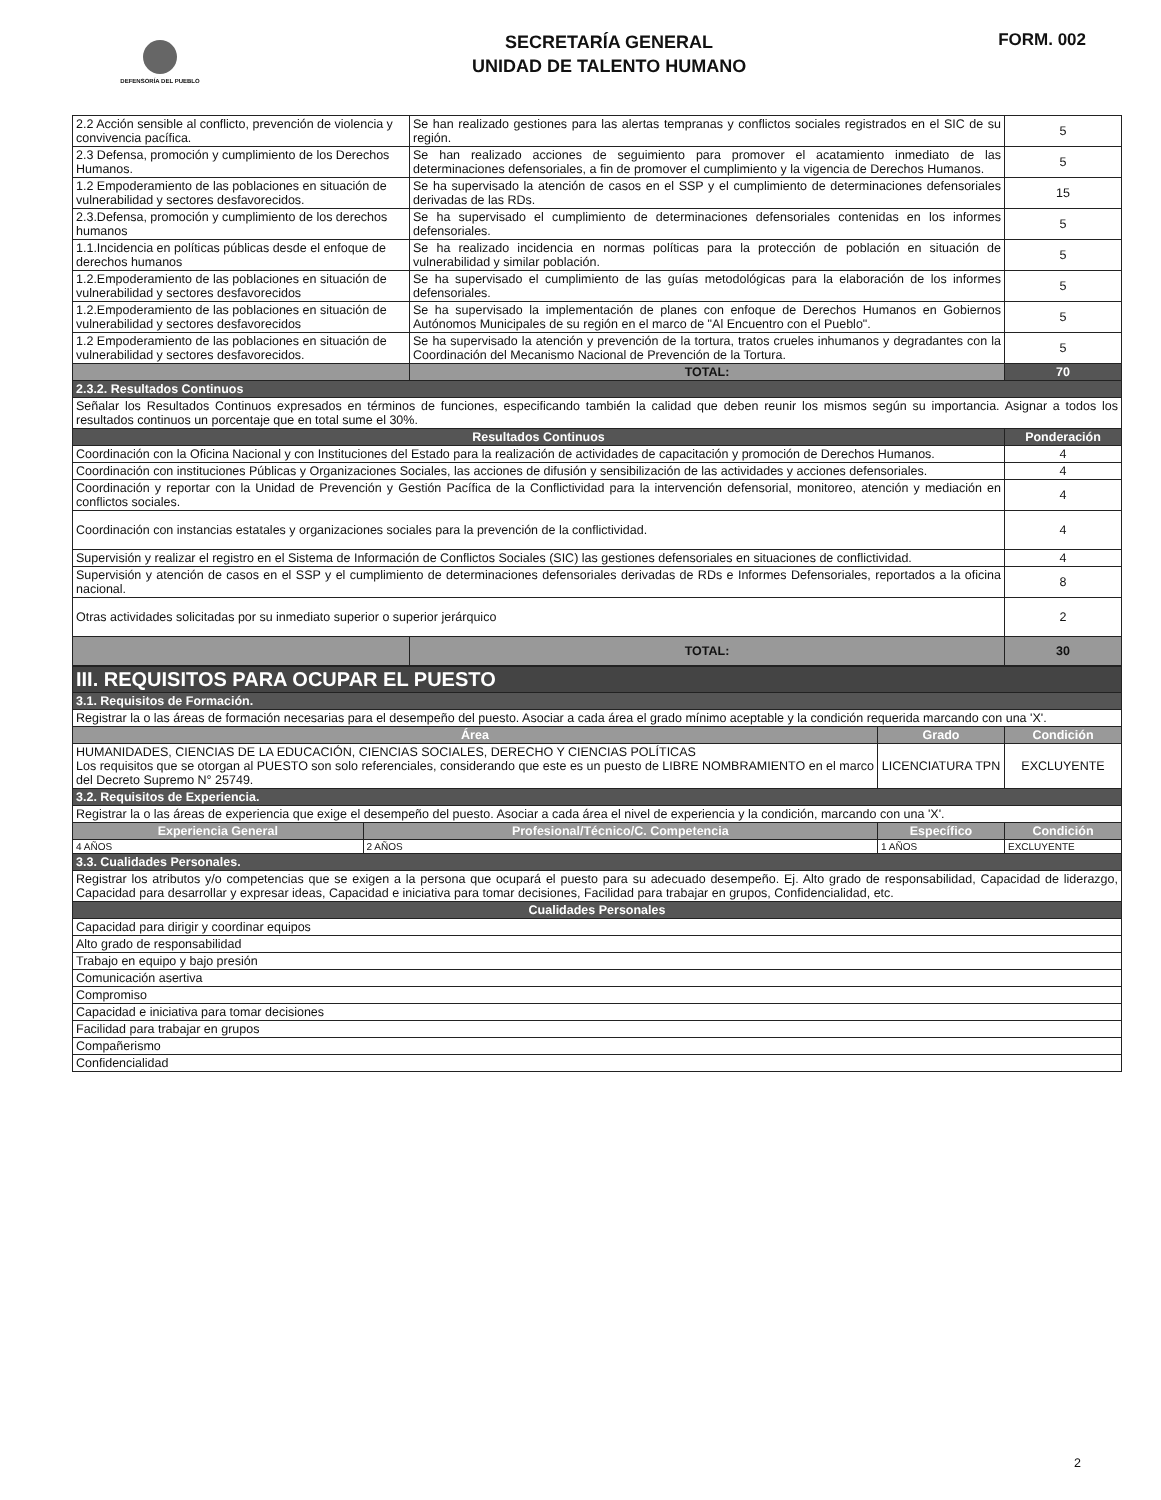DEFENSORÍA DEL PUEBLO
SECRETARÍA GENERAL
UNIDAD DE TALENTO HUMANO
FORM. 002
| 2.2 Acción sensible al conflicto, prevención de violencia y convivencia pacífica. | Se han realizado gestiones para las alertas tempranas y conflictos sociales registrados en el SIC de su región. | 5 |
| 2.3 Defensa, promoción y cumplimiento de los Derechos Humanos. | Se han realizado acciones de seguimiento para promover el acatamiento inmediato de las determinaciones defensoriales, a fin de promover el cumplimiento y la vigencia de Derechos Humanos. | 5 |
| 1.2 Empoderamiento de las poblaciones en situación de vulnerabilidad y sectores desfavorecidos. | Se ha supervisado la atención de casos en el SSP y el cumplimiento de determinaciones defensoriales derivadas de las RDs. | 15 |
| 2.3.Defensa, promoción y cumplimiento de los derechos humanos | Se ha supervisado el cumplimiento de determinaciones defensoriales contenidas en los informes defensoriales. | 5 |
| 1.1.Incidencia en políticas públicas desde el enfoque de derechos humanos | Se ha realizado incidencia en normas políticas para la protección de población en situación de vulnerabilidad y similar población. | 5 |
| 1.2.Empoderamiento de las poblaciones en situación de vulnerabilidad y sectores desfavorecidos | Se ha supervisado el cumplimiento de las guías metodológicas para la elaboración de los informes defensoriales. | 5 |
| 1.2.Empoderamiento de las poblaciones en situación de vulnerabilidad y sectores desfavorecidos | Se ha supervisado la implementación de planes con enfoque de Derechos Humanos en Gobiernos Autónomos Municipales de su región en el marco de "Al Encuentro con el Pueblo". | 5 |
| 1.2 Empoderamiento de las poblaciones en situación de vulnerabilidad y sectores desfavorecidos. | Se ha supervisado la atención y prevención de la tortura, tratos crueles inhumanos y degradantes con la Coordinación del Mecanismo Nacional de Prevención de la Tortura. | 5 |
| | TOTAL: | 70 |
| 2.3.2. Resultados Continuos | | |
| Señalar los Resultados Continuos expresados en términos de funciones, especificando también la calidad que deben reunir los mismos según su importancia. Asignar a todos los resultados continuos un porcentaje que en total sume el 30%. | | |
| Resultados Continuos | | Ponderación |
| Coordinación con la Oficina Nacional y con Instituciones del Estado para la realización de actividades de capacitación y promoción de Derechos Humanos. | | 4 |
| Coordinación con instituciones Públicas y Organizaciones Sociales, las acciones de difusión y sensibilización de las actividades y acciones defensoriales. | | 4 |
| Coordinación y reportar con la Unidad de Prevención y Gestión Pacífica de la Conflictividad para la intervención defensorial, monitoreo, atención y mediación en conflictos sociales. | | 4 |
| Coordinación con instancias estatales y organizaciones sociales para la prevención de la conflictividad. | | 4 |
| Supervisión y realizar el registro en el Sistema de Información de Conflictos Sociales (SIC) las gestiones defensoriales en situaciones de conflictividad. | | 4 |
| Supervisión y atención de casos en el SSP y el cumplimiento de determinaciones defensoriales derivadas de RDs e Informes Defensoriales, reportados a la oficina nacional. | | 8 |
| Otras actividades solicitadas por su inmediato superior o superior jerárquico | | 2 |
| | TOTAL: | 30 |
| III. REQUISITOS PARA OCUPAR EL PUESTO | | | |
| 3.1. Requisitos de Formación. | | | |
| Registrar la o las áreas de formación necesarias para el desempeño del puesto. Asociar a cada área el grado mínimo aceptable y la condición requerida marcando con una 'X'. | | | |
| Área | | Grado | Condición |
| HUMANIDADES, CIENCIAS DE LA EDUCACIÓN, CIENCIAS SOCIALES, DERECHO Y CIENCIAS POLÍTICAS Los requisitos que se otorgan al PUESTO son solo referenciales, considerando que este es un puesto de LIBRE NOMBRAMIENTO en el marco del Decreto Supremo N° 25749. | | LICENCIATURA TPN | EXCLUYENTE |
| 3.2. Requisitos de Experiencia. | | | |
| Registrar la o las áreas de experiencia que exige el desempeño del puesto. Asociar a cada área el nivel de experiencia y la condición, marcando con una 'X'. | | | |
| Experiencia General | Profesional/Técnico/C. Competencia | Específico | Condición |
| 4 AÑOS | 2 AÑOS | 1 AÑOS | EXCLUYENTE |
| 3.3. Cualidades Personales. | | | |
| Registrar los atributos y/o competencias que se exigen a la persona que ocupará el puesto para su adecuado desempeño. Ej. Alto grado de responsabilidad, Capacidad de liderazgo, Capacidad para desarrollar y expresar ideas, Capacidad e iniciativa para tomar decisiones, Facilidad para trabajar en grupos, Confidencialidad, etc. | | | |
| Cualidades Personales | | | |
| Capacidad para dirigir y coordinar equipos | | | |
| Alto grado de responsabilidad | | | |
| Trabajo en equipo y bajo presión | | | |
| Comunicación asertiva | | | |
| Compromiso | | | |
| Capacidad e iniciativa para tomar decisiones | | | |
| Facilidad para trabajar en grupos | | | |
| Compañerismo | | | |
| Confidencialidad | | | |
2